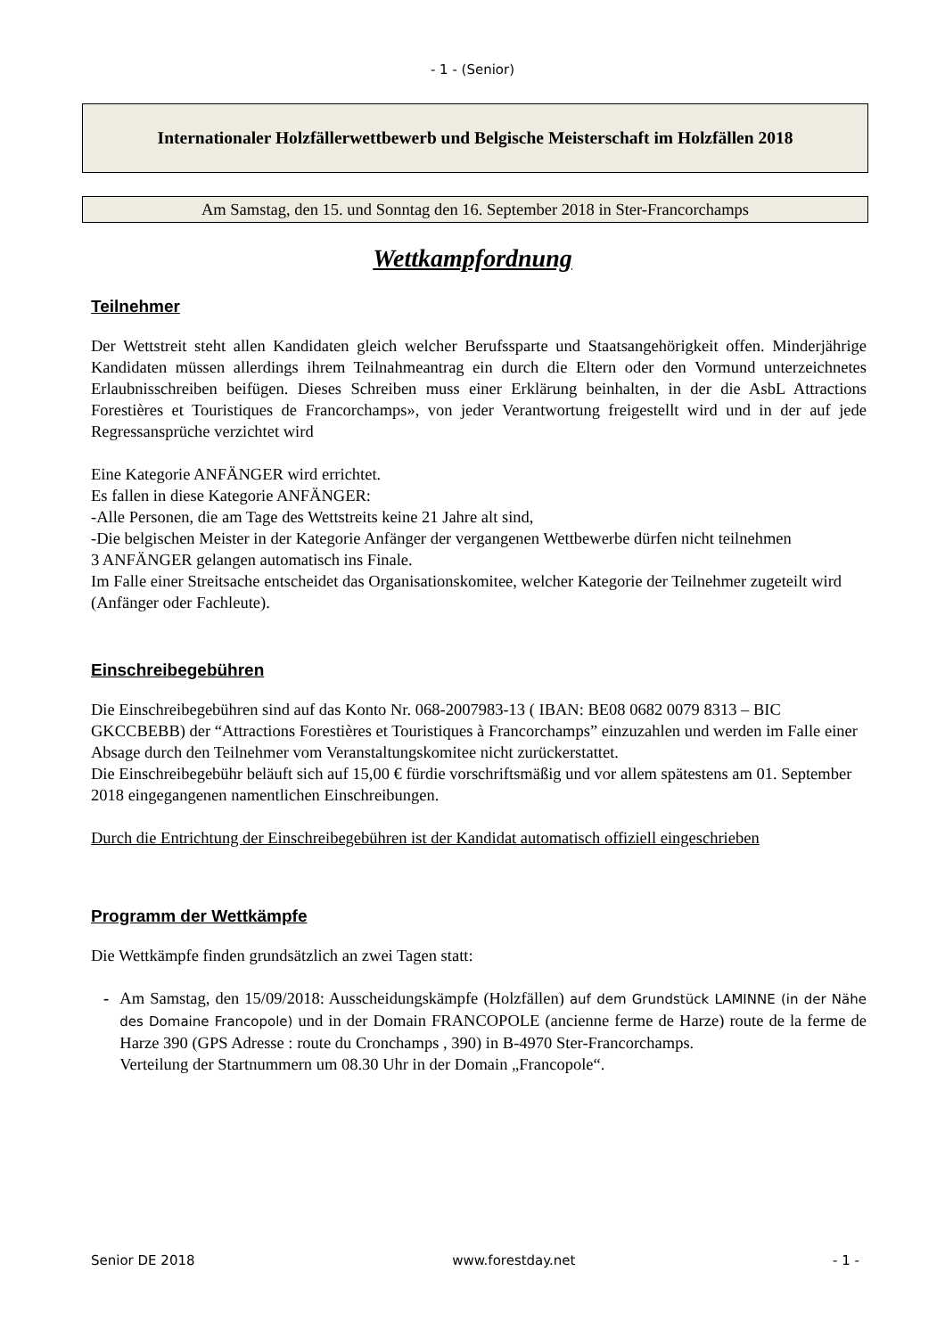- 1 - (Senior)
Internationaler Holzfällerwettbewerb und Belgische Meisterschaft im Holzfällen 2018
Am Samstag, den 15. und Sonntag den 16. September 2018 in Ster-Francorchamps
Wettkampfordnung
Teilnehmer
Der Wettstreit steht allen Kandidaten gleich welcher Berufssparte und Staatsangehörigkeit offen. Minderjährige Kandidaten müssen allerdings ihrem Teilnahmeantrag ein durch die Eltern oder den Vormund unterzeichnetes Erlaubnisschreiben beifügen. Dieses Schreiben muss einer Erklärung beinhalten, in der die AsbL Attractions Forestières et Touristiques de Francorchamps», von jeder Verantwortung freigestellt wird und in der auf jede Regressansprüche verzichtet wird
Eine Kategorie ANFÄNGER wird errichtet.
Es fallen in diese Kategorie ANFÄNGER:
-Alle Personen, die am Tage des Wettstreits keine 21 Jahre alt sind,
-Die belgischen Meister in der Kategorie Anfänger der vergangenen Wettbewerbe dürfen nicht teilnehmen
3 ANFÄNGER gelangen automatisch ins Finale.
Im Falle einer Streitsache entscheidet das Organisationskomitee, welcher Kategorie der Teilnehmer zugeteilt wird (Anfänger oder Fachleute).
Einschreibegebühren
Die Einschreibegebühren sind auf das Konto Nr. 068-2007983-13 ( IBAN: BE08 0682 0079 8313 – BIC GKCCBEBB) der “Attractions Forestières et Touristiques à Francorchamps” einzuzahlen und werden im Falle einer Absage durch den Teilnehmer vom Veranstaltungskomitee nicht zurückerstattet.
Die Einschreibegebühr beläuft sich auf 15,00 € fürdie vorschriftsmäßig und vor allem spätestens am 01. September 2018 eingegangenen namentlichen Einschreibungen.
Durch die Entrichtung der Einschreibegebühren ist der Kandidat automatisch offiziell eingeschrieben
Programm der Wettkämpfe
Die Wettkämpfe finden grundsätzlich an zwei Tagen statt:
- Am Samstag, den 15/09/2018: Ausscheidungskämpfe (Holzfällen) auf dem Grundstück LAMINNE (in der Nähe des Domaine Francopole) und in der Domain FRANCOPOLE (ancienne ferme de Harze) route de la ferme de Harze 390 (GPS Adresse : route du Cronchamps , 390) in B-4970 Ster-Francorchamps.
Verteilung der Startnummern um 08.30 Uhr in der Domain „Francopole“.
Senior DE 2018 www.forestday.net - 1 -